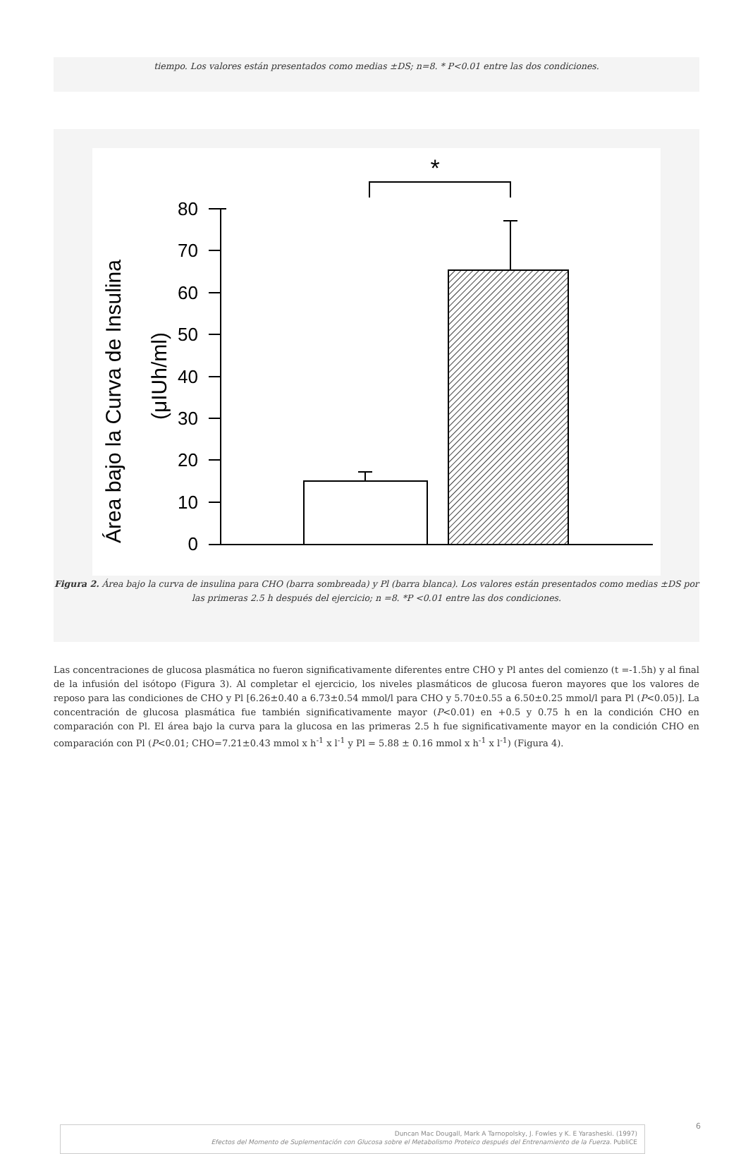tiempo. Los valores están presentados como medias ±DS; n=8. * P<0.01 entre las dos condiciones.
Área bajo la Curva de Insulina
(μIUh/ml)
80
70
60
50
40
30
20
10
0
*
Figura 2. Área bajo la curva de insulina para CHO (barra sombreada) y Pl (barra blanca). Los valores están presentados como medias ±DS por las primeras 2.5 h después del ejercicio; n =8. *P <0.01 entre las dos condiciones.
Las concentraciones de glucosa plasmática no fueron significativamente diferentes entre CHO y Pl antes del comienzo (t =-1.5h) y al final de la infusión del isótopo (Figura 3). Al completar el ejercicio, los niveles plasmáticos de glucosa fueron mayores que los valores de reposo para las condiciones de CHO y Pl [6.26±0.40 a 6.73±0.54 mmol/l para CHO y 5.70±0.55 a 6.50±0.25 mmol/l para Pl (P<0.05)]. La concentración de glucosa plasmática fue también significativamente mayor (P<0.01) en +0.5 y 0.75 h en la condición CHO en comparación con Pl. El área bajo la curva para la glucosa en las primeras 2.5 h fue significativamente mayor en la condición CHO en comparación con Pl (P<0.01; CHO=7.21±0.43 mmol x h<sup>-1</sup> x l<sup>-1</sup> y Pl = 5.88 ± 0.16 mmol x h<sup>-1</sup> x l<sup>-1</sup>) (Figura 4).
Duncan Mac Dougall, Mark A Tarnopolsky, J. Fowles y K. E Yarasheski. (1997)
Efectos del Momento de Suplementación con Glucosa sobre el Metabolismo Proteico después del Entrenamiento de la Fuerza. PubliCE
6